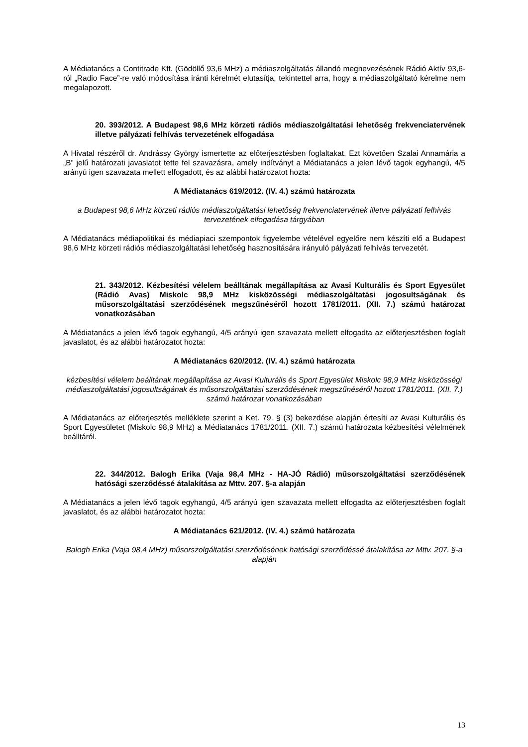A Médiatanács a Contitrade Kft. (Gödöllő 93,6 MHz) a médiaszolgáltatás állandó megnevezésének Rádió Aktív 93,6-ról „Radio Face”-re való módosítása iránti kérelmét elutasítja, tekintettel arra, hogy a médiaszolgáltató kérelme nem megalapozott.
20. 393/2012. A Budapest 98,6 MHz körzeti rádiós médiaszolgáltatási lehetőség frekvenciatervének illetve pályázati felhívás tervezetének elfogadása
A Hivatal részéről dr. Andrássy György ismertette az előterjesztésben foglaltakat. Ezt követően Szalai Annamária a „B” jelű határozati javaslatot tette fel szavazásra, amely indítványt a Médiatanács a jelen lévő tagok egyhangú, 4/5 arányú igen szavazata mellett elfogadott, és az alábbi határozatot hozta:
A Médiatanács 619/2012. (IV. 4.) számú határozata
a Budapest 98,6 MHz körzeti rádiós médiaszolgáltatási lehetőség frekvenciatervének illetve pályázati felhívás tervezetének elfogadása tárgyában
A Médiatanács médiapolitikai és médiapiaci szempontok figyelembe vételével egyelőre nem készíti elő a Budapest 98,6 MHz körzeti rádiós médiaszolgáltatási lehetőség hasznosítására irányuló pályázati felhívás tervezetét.
21. 343/2012. Kézbesítési vélelem beálltának megállapítása az Avasi Kulturális és Sport Egyesület (Rádió Avas) Miskolc 98,9 MHz kisközösségi médiaszolgáltatási jogosultságának és műsorszolgáltatási szerződésének megszűnéséről hozott 1781/2011. (XII. 7.) számú határozat vonatkozásában
A Médiatanács a jelen lévő tagok egyhangú, 4/5 arányú igen szavazata mellett elfogadta az előterjesztésben foglalt javaslatot, és az alábbi határozatot hozta:
A Médiatanács 620/2012. (IV. 4.) számú határozata
kézbesítési vélelem beálltának megállapítása az Avasi Kulturális és Sport Egyesület Miskolc 98,9 MHz kisközösségi médiaszolgáltatási jogosultságának és műsorszolgáltatási szerződésének megszűnéséről hozott 1781/2011. (XII. 7.) számú határozat vonatkozásában
A Médiatanács az előterjesztés melléklete szerint a Ket. 79. § (3) bekezdése alapján értesíti az Avasi Kulturális és Sport Egyesületet (Miskolc 98,9 MHz) a Médiatanács 1781/2011. (XII. 7.) számú határozata kézbesítési vélelmének beálltáról.
22. 344/2012. Balogh Erika (Vaja 98,4 MHz - HA-JÓ Rádió) műsorszolgáltatási szerződésének hatósági szerződéssé átalakítása az Mttv. 207. §-a alapján
A Médiatanács a jelen lévő tagok egyhangú, 4/5 arányú igen szavazata mellett elfogadta az előterjesztésben foglalt javaslatot, és az alábbi határozatot hozta:
A Médiatanács 621/2012. (IV. 4.) számú határozata
Balogh Erika (Vaja 98,4 MHz) műsorszolgáltatási szerződésének hatósági szerződéssé átalakítása az Mttv. 207. §-a alapján
13